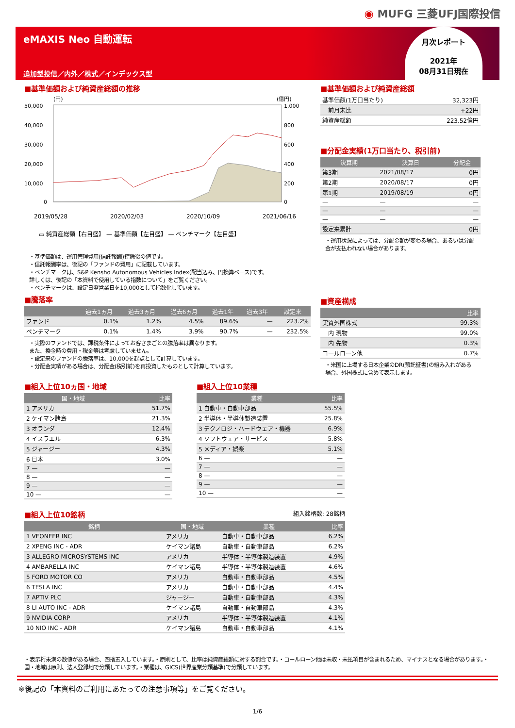◉ MUFG 三菱UFJ国際投信
eMAXIS Neo 自動運転
追加型投信／内外／株式／インデックス型
月次レポート
2021年
08月31日現在
■基準価額および純資産総額の推移
(円)
(億円)
50,000
40,000
30,000
20,000
10,000
0
1,000
800
600
400
200
0
2019/05/28 2020/02/03 2020/10/09 2021/06/16
▭ 純資産総額【右目盛】 — 基準価額【左目盛】 — ベンチマーク【左目盛】
・基準価額は、運用管理費用(信託報酬)控除後の値です。
・信託報酬率は、後記の「ファンドの費用」に記載しています。
・ベンチマークは、S&P Kensho Autonomous Vehicles Index(配当込み、円換算ベース)です。
詳しくは、後記の「本資料で使用している指数について」をご覧ください。
・ベンチマークは、設定日翌営業日を10,000として指数化しています。
■騰落率
| | 過去1ヵ月 | 過去3ヵ月 | 過去6ヵ月 | 過去1年 | 過去3年 | 設定来 |
| --- | --- | --- | --- | --- | --- | --- |
| ファンド | 0.1% | 1.2% | 4.5% | 89.6% | — | 223.2% |
| ベンチマーク | 0.1% | 1.4% | 3.9% | 90.7% | — | 232.5% |
・実際のファンドでは、課税条件によってお客さまごとの騰落率は異なります。
また、換金時の費用・税金等は考慮していません。
・設定来のファンドの騰落率は、10,000を起点として計算しています。
・分配金実績がある場合は、分配金(税引前)を再投資したものとして計算しています。
■基準価額および純資産総額
| 基準価額(1万口当たり) | 32,323円 |
| 前月末比 | +22円 |
| 純資産総額 | 223.52億円 |
■分配金実績(1万口当たり、税引前)
| 決算期 | 決算日 | 分配金 |
| --- | --- | --- |
| 第3期 | 2021/08/17 | 0円 |
| 第2期 | 2020/08/17 | 0円 |
| 第1期 | 2019/08/19 | 0円 |
| — | — | — |
| — | — | — |
| — | — | — |
| 設定来累計 | | 0円 |
・運用状況によっては、分配金額が変わる場合、あるいは分配金が支払われない場合があります。
■資産構成
| | 比率 |
| --- | --- |
| 実質外国株式 | 99.3% |
| 内 現物 | 99.0% |
| 内 先物 | 0.3% |
| コールローン他 | 0.7% |
・米国に上場する日本企業のDR(預託証書)の組み入れがある場合、外国株式に含めて表示します。
■組入上位10ヵ国・地域
| 国・地域 | 比率 |
| --- | --- |
| 1 アメリカ | 51.7% |
| 2 ケイマン諸島 | 21.3% |
| 3 オランダ | 12.4% |
| 4 イスラエル | 6.3% |
| 5 ジャージー | 4.3% |
| 6 日本 | 3.0% |
| 7 — | — |
| 8 — | — |
| 9 — | — |
| 10 — | — |
■組入上位10業種
| 業種 | 比率 |
| --- | --- |
| 1 自動車・自動車部品 | 55.5% |
| 2 半導体・半導体製造装置 | 25.8% |
| 3 テクノロジ・ハードウェア・機器 | 6.9% |
| 4 ソフトウェア・サービス | 5.8% |
| 5 メディア・娯楽 | 5.1% |
| 6 — | — |
| 7 — | — |
| 8 — | — |
| 9 — | — |
| 10 — | — |
■組入上位10銘柄 組入銘柄数: 28銘柄
| 銘柄 | 国・地域 | 業種 | 比率 |
| --- | --- | --- | --- |
| 1 VEONEER INC | アメリカ | 自動車・自動車部品 | 6.2% |
| 2 XPENG INC - ADR | ケイマン諸島 | 自動車・自動車部品 | 6.2% |
| 3 ALLEGRO MICROSYSTEMS INC | アメリカ | 半導体・半導体製造装置 | 4.9% |
| 4 AMBARELLA INC | ケイマン諸島 | 半導体・半導体製造装置 | 4.6% |
| 5 FORD MOTOR CO | アメリカ | 自動車・自動車部品 | 4.5% |
| 6 TESLA INC | アメリカ | 自動車・自動車部品 | 4.4% |
| 7 APTIV PLC | ジャージー | 自動車・自動車部品 | 4.3% |
| 8 LI AUTO INC - ADR | ケイマン諸島 | 自動車・自動車部品 | 4.3% |
| 9 NVIDIA CORP | アメリカ | 半導体・半導体製造装置 | 4.1% |
| 10 NIO INC - ADR | ケイマン諸島 | 自動車・自動車部品 | 4.1% |
・表示桁未満の数値がある場合、四捨五入しています。・原則として、比率は純資産総額に対する割合です。・コールローン他は未収・未払項目が含まれるため、マイナスとなる場合があります。・国・地域は原則、法人登録地で分類しています。・業種は、GICS(世界産業分類基準)で分類しています。
※後記の「本資料のご利用にあたっての注意事項等」をご覧ください。
1/6